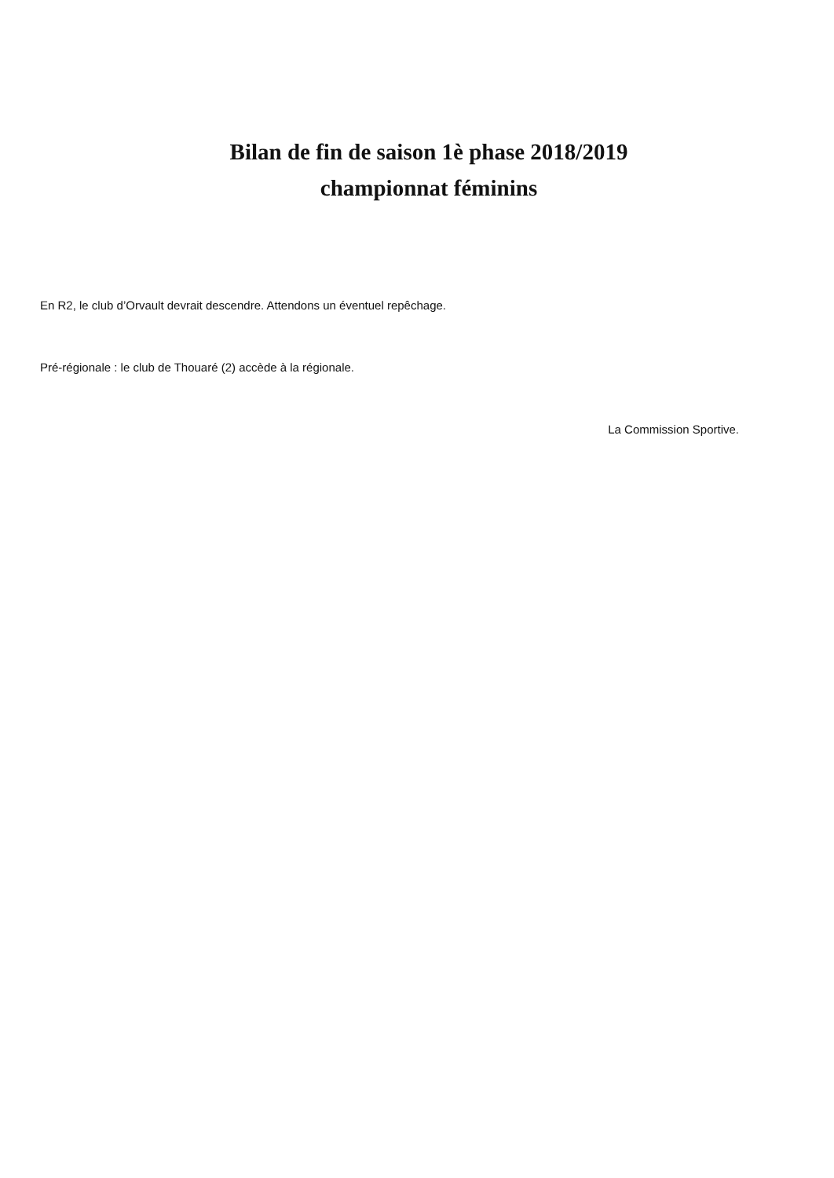Bilan de fin de saison 1è phase 2018/2019
championnat féminins
En R2, le club d’Orvault devrait descendre. Attendons un éventuel repêchage.
Pré-régionale : le club de Thouaré (2) accède à la régionale.
La Commission Sportive.